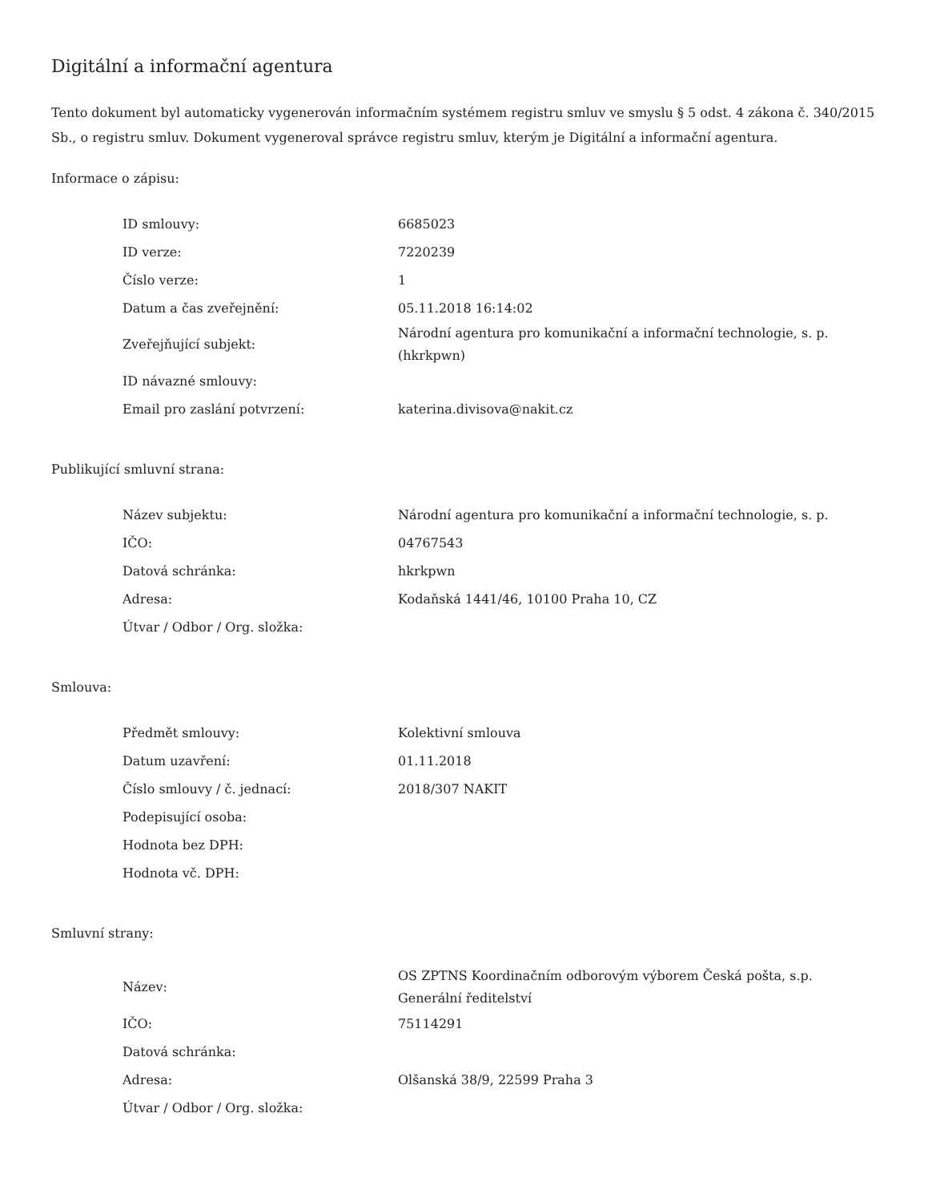Digitální a informační agentura
Tento dokument byl automaticky vygenerován informačním systémem registru smluv ve smyslu § 5 odst. 4 zákona č. 340/2015 Sb., o registru smluv. Dokument vygeneroval správce registru smluv, kterým je Digitální a informační agentura.
Informace o zápisu:
| ID smlouvy: | 6685023 |
| ID verze: | 7220239 |
| Číslo verze: | 1 |
| Datum a čas zveřejnění: | 05.11.2018 16:14:02 |
| Zveřejňující subjekt: | Národní agentura pro komunikační a informační technologie, s. p. (hkrkpwn) |
| ID návazné smlouvy: | |
| Email pro zaslání potvrzení: | katerina.divisova@nakit.cz |
Publikující smluvní strana:
| Název subjektu: | Národní agentura pro komunikační a informační technologie, s. p. |
| IČO: | 04767543 |
| Datová schránka: | hkrkpwn |
| Adresa: | Kodaňská 1441/46, 10100 Praha 10, CZ |
| Útvar / Odbor / Org. složka: | |
Smlouva:
| Předmět smlouvy: | Kolektivní smlouva |
| Datum uzavření: | 01.11.2018 |
| Číslo smlouvy / č. jednací: | 2018/307 NAKIT |
| Podepisující osoba: | |
| Hodnota bez DPH: | |
| Hodnota vč. DPH: | |
Smluvní strany:
| Název: | OS ZPTNS Koordinačním odborovým výborem Česká pošta, s.p. Generální ředitelství |
| IČO: | 75114291 |
| Datová schránka: | |
| Adresa: | Olšanská 38/9, 22599 Praha 3 |
| Útvar / Odbor / Org. složka: | |